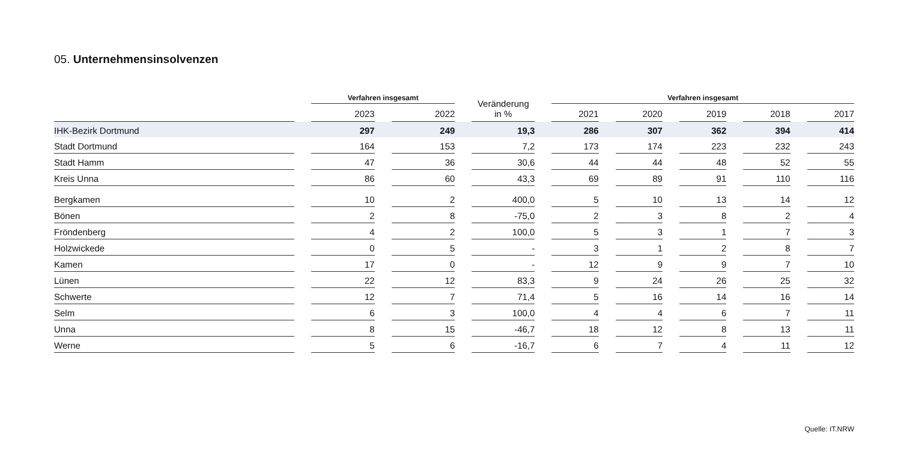05. Unternehmensinsolvenzen
| | | Verfahren insgesamt | | | | Veränderung in % | | Verfahren insgesamt | | | | | | | | |
| --- | --- | --- | --- | --- | --- | --- | --- | --- | --- | --- | --- | --- | --- | --- | --- | --- |
| | | 2023 | | 2022 | | | | 2021 | | 2020 | | 2019 | | 2018 | | 2017 |
| IHK-Bezirk Dortmund | | 297 | | 249 | | 19,3 | | 286 | | 307 | | 362 | | 394 | | 414 |
| Stadt Dortmund | | 164 | | 153 | | 7,2 | | 173 | | 174 | | 223 | | 232 | | 243 |
| Stadt Hamm | | 47 | | 36 | | 30,6 | | 44 | | 44 | | 48 | | 52 | | 55 |
| Kreis Unna | | 86 | | 60 | | 43,3 | | 69 | | 89 | | 91 | | 110 | | 116 |
| Bergkamen | | 10 | | 2 | | 400,0 | | 5 | | 10 | | 13 | | 14 | | 12 |
| Bönen | | 2 | | 8 | | -75,0 | | 2 | | 3 | | 8 | | 2 | | 4 |
| Fröndenberg | | 4 | | 2 | | 100,0 | | 5 | | 3 | | 1 | | 7 | | 3 |
| Holzwickede | | 0 | | 5 | | - | | 3 | | 1 | | 2 | | 8 | | 7 |
| Kamen | | 17 | | 0 | | - | | 12 | | 9 | | 9 | | 7 | | 10 |
| Lünen | | 22 | | 12 | | 83,3 | | 9 | | 24 | | 26 | | 25 | | 32 |
| Schwerte | | 12 | | 7 | | 71,4 | | 5 | | 16 | | 14 | | 16 | | 14 |
| Selm | | 6 | | 3 | | 100,0 | | 4 | | 4 | | 6 | | 7 | | 11 |
| Unna | | 8 | | 15 | | -46,7 | | 18 | | 12 | | 8 | | 13 | | 11 |
| Werne | | 5 | | 6 | | -16,7 | | 6 | | 7 | | 4 | | 11 | | 12 |
Quelle: IT.NRW